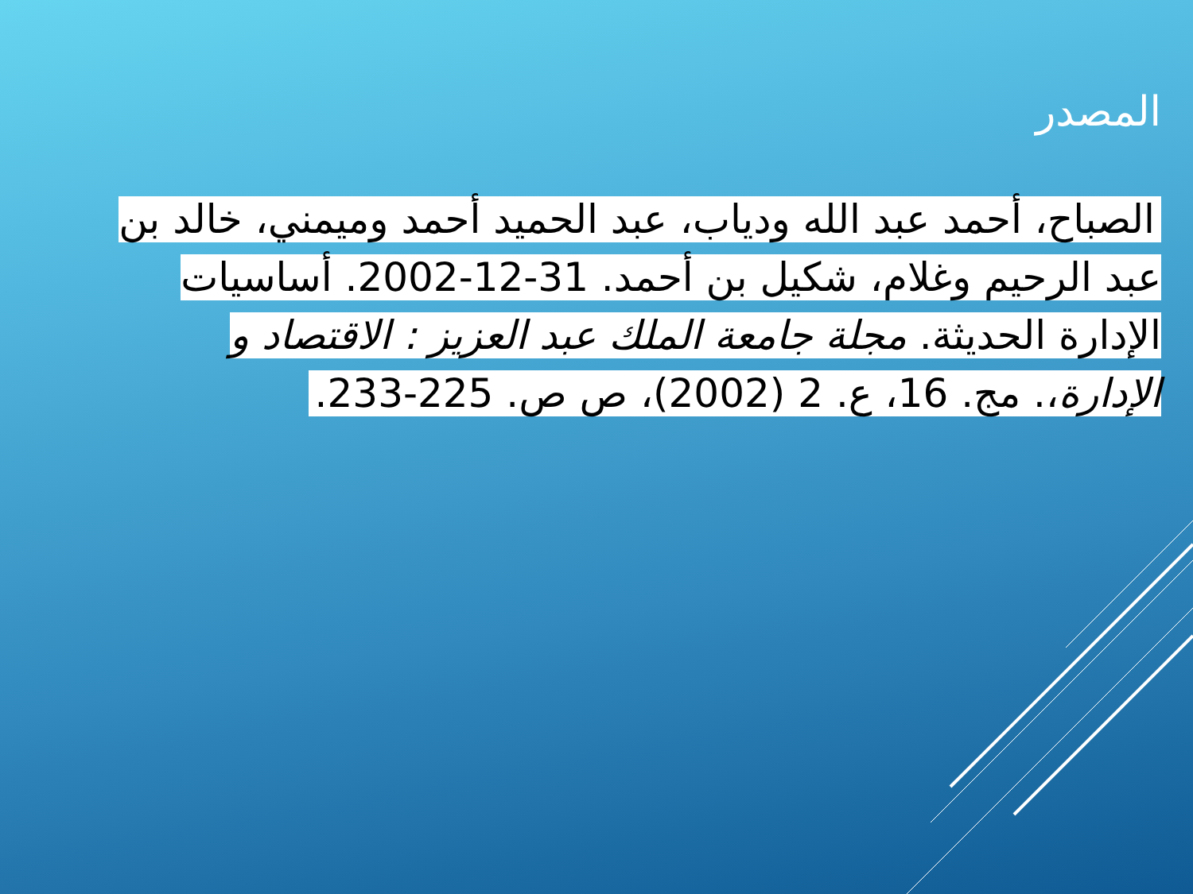المصدر
الصباح، أحمد عبد الله ودياب، عبد الحميد أحمد وميمني، خالد بن عبد الرحيم وغلام، شكيل بن أحمد. 31-12-2002. أساسيات الإدارة الحديثة. مجلة جامعة الملك عبد العزيز : الاقتصاد و الإدارة،. مج. 16، ع. 2 (2002)، ص ص. 225-233.